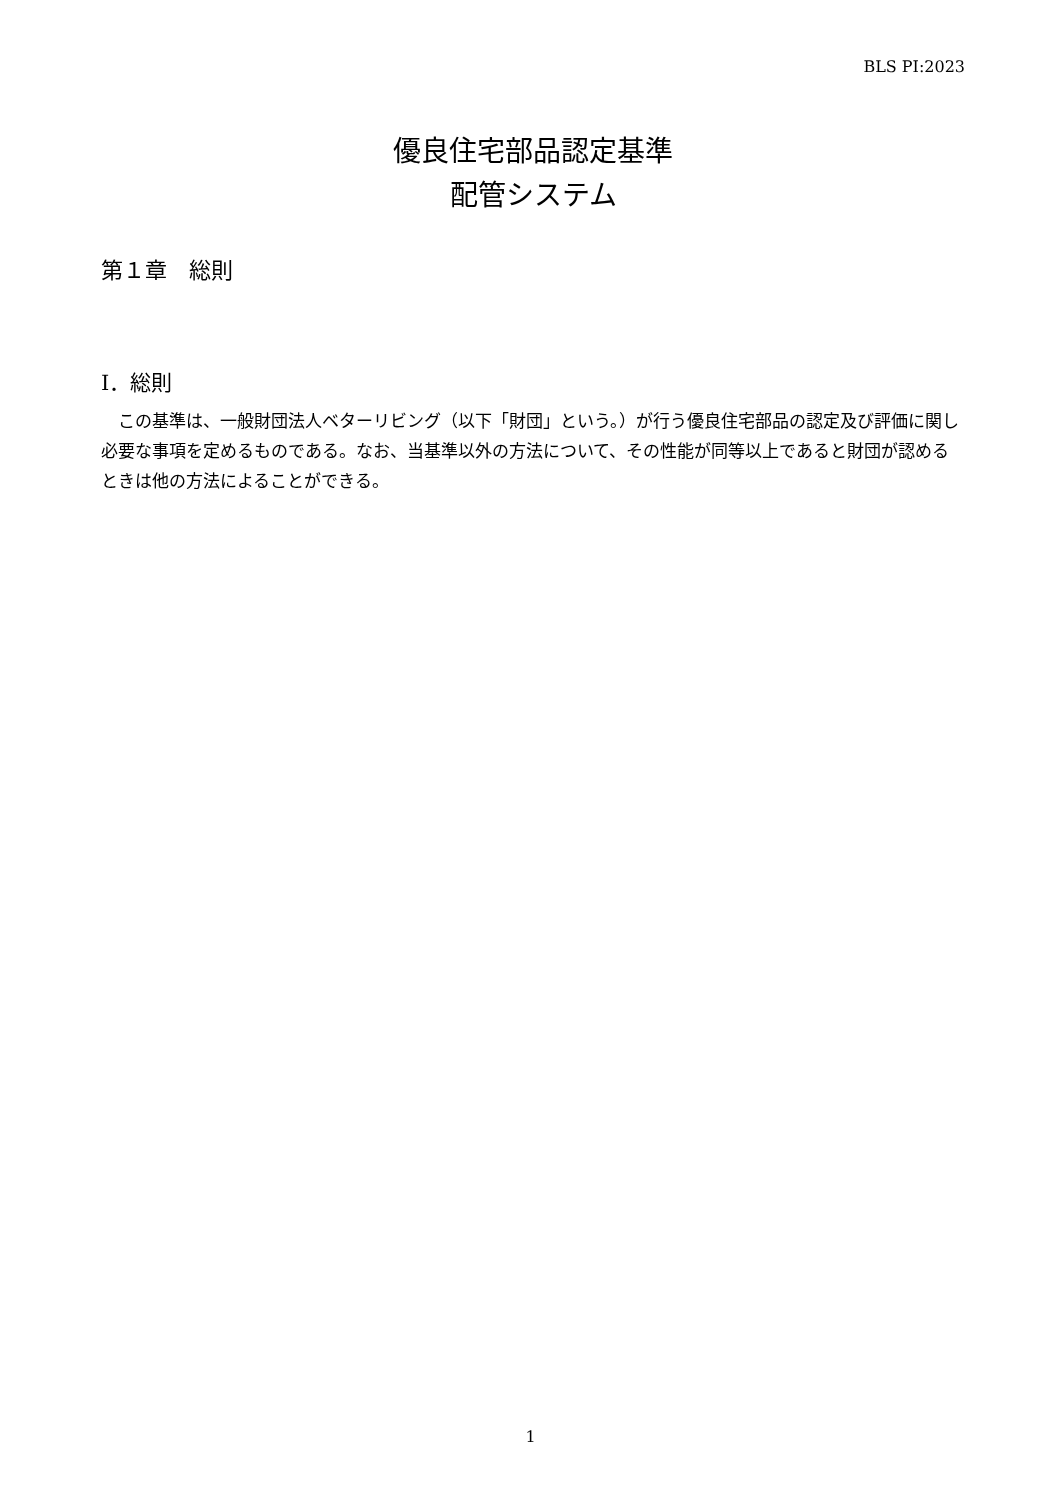BLS PI:2023
優良住宅部品認定基準
配管システム
第１章　総則
Ⅰ．総則
この基準は、一般財団法人ベターリビング（以下「財団」という。）が行う優良住宅部品の認定及び評価に関し必要な事項を定めるものである。なお、当基準以外の方法について、その性能が同等以上であると財団が認めるときは他の方法によることができる。
1